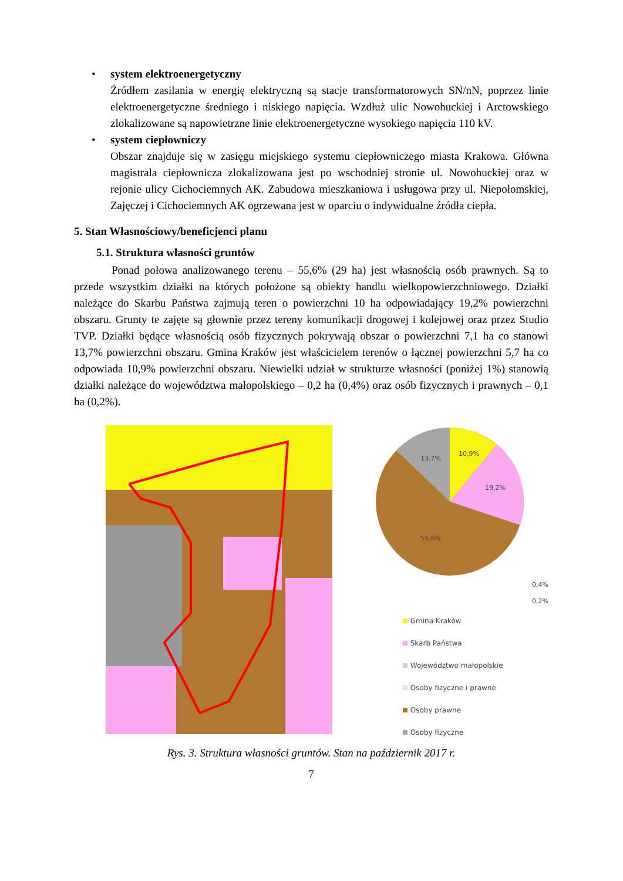• system elektroenergetyczny
Źródłem zasilania w energię elektryczną są stacje transformatorowych SN/nN, poprzez linie elektroenergetyczne średniego i niskiego napięcia. Wzdłuż ulic Nowohuckiej i Arctowskiego zlokalizowane są napowietrzne linie elektroenergetyczne wysokiego napięcia 110 kV.
• system ciepłowniczy
Obszar znajduje się w zasięgu miejskiego systemu ciepłowniczego miasta Krakowa. Główna magistrala ciepłownicza zlokalizowana jest po wschodniej stronie ul. Nowohuckiej oraz w rejonie ulicy Cichociemnych AK. Zabudowa mieszkaniowa i usługowa przy ul. Niepołomskiej, Zajęczej i Cichociemnych AK ogrzewana jest w oparciu o indywidualne źródła ciepła.
5. Stan Własnościowy/beneficjenci planu
5.1. Struktura własności gruntów
Ponad połowa analizowanego terenu – 55,6% (29 ha) jest własnością osób prawnych. Są to przede wszystkim działki na których położone są obiekty handlu wielkopowierzchniowego. Działki należące do Skarbu Państwa zajmują teren o powierzchni 10 ha odpowiadający 19,2% powierzchni obszaru. Grunty te zajęte są głownie przez tereny komunikacji drogowej i kolejowej oraz przez Studio TVP. Działki będące własnością osób fizycznych pokrywają obszar o powierzchni 7,1 ha co stanowi 13,7% powierzchni obszaru. Gmina Kraków jest właścicielem terenów o łącznej powierzchni 5,7 ha co odpowiada 10,9% powierzchni obszaru. Niewielki udział w strukturze własności (poniżej 1%) stanowią działki należące do województwa małopolskiego – 0,2 ha (0,4%) oraz osób fizycznych i prawnych – 0,1 ha (0,2%).
10,9%
19,2%
13,7%
55,6%
0,4%
0,2%
Gmina Kraków
Skarb Państwa
Województwo małopolskie
Osoby fizyczne i prawne
Osoby prawne
Osoby fizyczne
Rys. 3. Struktura własności gruntów. Stan na październik 2017 r.
7